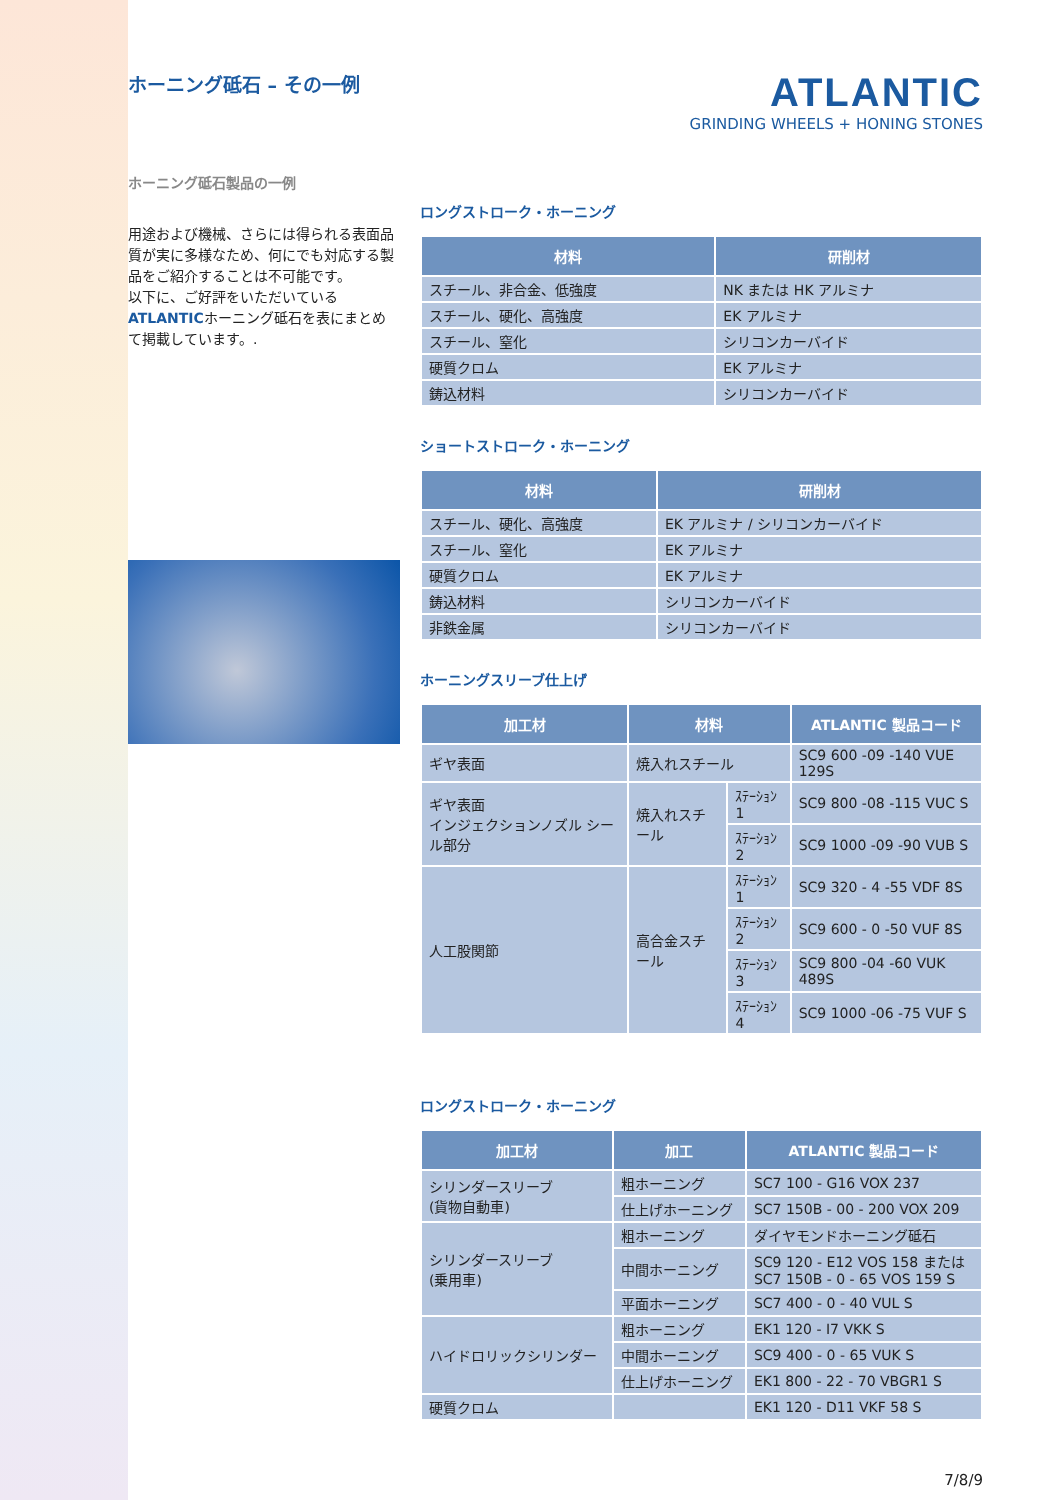ホーニング砥石 – その一例
ATLANTIC
GRINDING WHEELS + HONING STONES
ホーニング砥石製品の一例
用途および機械、さらには得られる表面品質が実に多様なため、何にでも対応する製品をご紹介することは不可能です。
以下に、ご好評をいただいているATLANTICホーニング砥石を表にまとめて掲載しています。.
ロングストローク・ホーニング
| 材料 | 研削材 |
| --- | --- |
| スチール、非合金、低強度 | NK または HK アルミナ |
| スチール、硬化、高強度 | EK アルミナ |
| スチール、窒化 | シリコンカーバイド |
| 硬質クロム | EK アルミナ |
| 鋳込材料 | シリコンカーバイド |
ショートストローク・ホーニング
| 材料 | 研削材 |
| --- | --- |
| スチール、硬化、高強度 | EK アルミナ / シリコンカーバイド |
| スチール、窒化 | EK アルミナ |
| 硬質クロム | EK アルミナ |
| 鋳込材料 | シリコンカーバイド |
| 非鉄金属 | シリコンカーバイド |
ホーニングスリーブ仕上げ
| 加工材 | 材料 | | ATLANTIC 製品コード |
| --- | --- | --- | --- |
| ギヤ表面 | 焼入れスチール | | SC9 600 -09 -140 VUE 129S |
| ギヤ表面 インジェクションノズル シール部分 | 焼入れスチール | ｽﾃｰｼｮﾝ 1 | SC9 800 -08 -115 VUC S |
| | | ｽﾃｰｼｮﾝ 2 | SC9 1000 -09 -90 VUB S |
| 人工股関節 | 高合金スチール | ｽﾃｰｼｮﾝ 1 | SC9 320 - 4 -55 VDF 8S |
| | | ｽﾃｰｼｮﾝ 2 | SC9 600 - 0 -50 VUF 8S |
| | | ｽﾃｰｼｮﾝ 3 | SC9 800 -04 -60 VUK 489S |
| | | ｽﾃｰｼｮﾝ 4 | SC9 1000 -06 -75 VUF S |
ロングストローク・ホーニング
| 加工材 | 加工 | ATLANTIC 製品コード |
| --- | --- | --- |
| シリンダースリーブ (貨物自動車) | 粗ホーニング | SC7 100 - G16 VOX 237 |
| | 仕上げホーニング | SC7 150B - 00 - 200 VOX 209 |
| シリンダースリーブ (乗用車) | 粗ホーニング | ダイヤモンドホーニング砥石 |
| | 中間ホーニング | SC9 120 - E12 VOS 158 または SC7 150B - 0 - 65 VOS 159 S |
| | 平面ホーニング | SC7 400 - 0 - 40 VUL S |
| ハイドロリックシリンダー | 粗ホーニング | EK1 120 - I7 VKK S |
| | 中間ホーニング | SC9 400 - 0 - 65 VUK S |
| | 仕上げホーニング | EK1 800 - 22 - 70 VBGR1 S |
| 硬質クロム | | EK1 120 - D11 VKF 58 S |
7/8/9